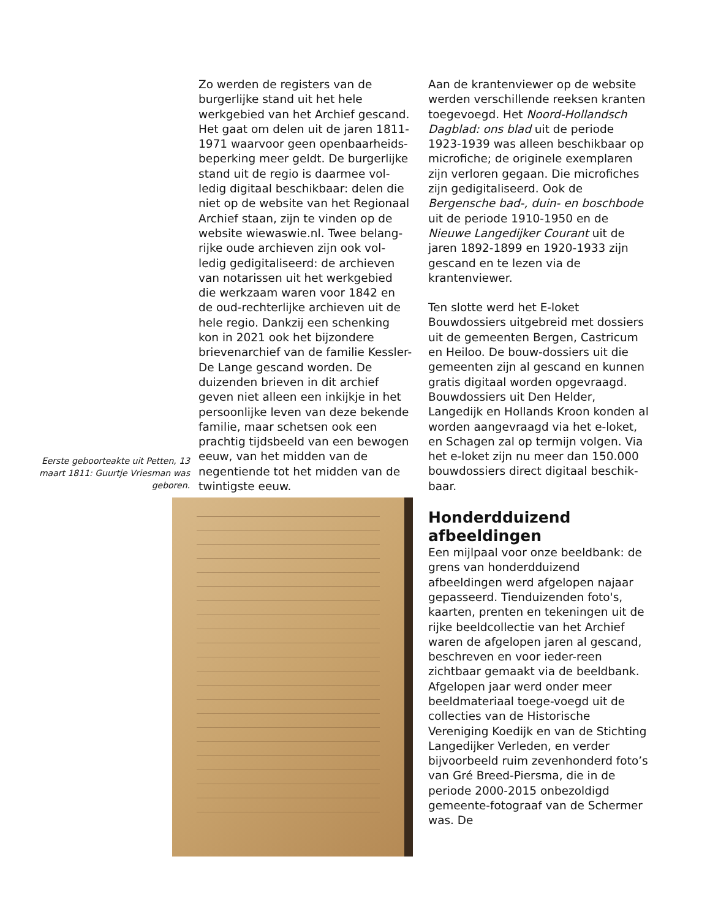Zo werden de registers van de burgerlijke stand uit het hele werkgebied van het Archief gescand. Het gaat om delen uit de jaren 1811-1971 waarvoor geen openbaarheids-beperking meer geldt. De burgerlijke stand uit de regio is daarmee vol-ledig digitaal beschikbaar: delen die niet op de website van het Regionaal Archief staan, zijn te vinden op de website wiewaswie.nl. Twee belang-rijke oude archieven zijn ook vol-ledig gedigitaliseerd: de archieven van notarissen uit het werkgebied die werkzaam waren voor 1842 en de oud-rechterlijke archieven uit de hele regio. Dankzij een schenking kon in 2021 ook het bijzondere brievenarchief van de familie Kessler-De Lange gescand worden. De duizenden brieven in dit archief geven niet alleen een inkijkje in het persoonlijke leven van deze bekende familie, maar schetsen ook een prachtig tijdsbeeld van een bewogen eeuw, van het midden van de negentiende tot het midden van de twintigste eeuw.
Eerste geboorteakte uit Petten, 13 maart 1811: Guurtje Vriesman was geboren.
Aan de krantenviewer op de website werden verschillende reeksen kranten toegevoegd. Het Noord-Hollandsch Dagblad: ons blad uit de periode 1923-1939 was alleen beschikbaar op microfiche; de originele exemplaren zijn verloren gegaan. Die microfiches zijn gedigitaliseerd. Ook de Bergensche bad-, duin- en boschbode uit de periode 1910-1950 en de Nieuwe Langedijker Courant uit de jaren 1892-1899 en 1920-1933 zijn gescand en te lezen via de krantenviewer.
Ten slotte werd het E-loket Bouwdossiers uitgebreid met dossiers uit de gemeenten Bergen, Castricum en Heiloo. De bouw-dossiers uit die gemeenten zijn al gescand en kunnen gratis digitaal worden opgevraagd. Bouwdossiers uit Den Helder, Langedijk en Hollands Kroon konden al worden aangevraagd via het e-loket, en Schagen zal op termijn volgen. Via het e-loket zijn nu meer dan 150.000 bouwdossiers direct digitaal beschik-baar.
Honderdduizend afbeeldingen
Een mijlpaal voor onze beeldbank: de grens van honderdduizend afbeeldingen werd afgelopen najaar gepasseerd. Tienduizenden foto's, kaarten, prenten en tekeningen uit de rijke beeldcollectie van het Archief waren de afgelopen jaren al gescand, beschreven en voor ieder-reen zichtbaar gemaakt via de beeldbank. Afgelopen jaar werd onder meer beeldmateriaal toege-voegd uit de collecties van de Historische Vereniging Koedijk en van de Stichting Langedijker Verleden, en verder bijvoorbeeld ruim zevenhonderd foto’s van Gré Breed-Piersma, die in de periode 2000-2015 onbezoldigd gemeente-fotograaf van de Schermer was. De